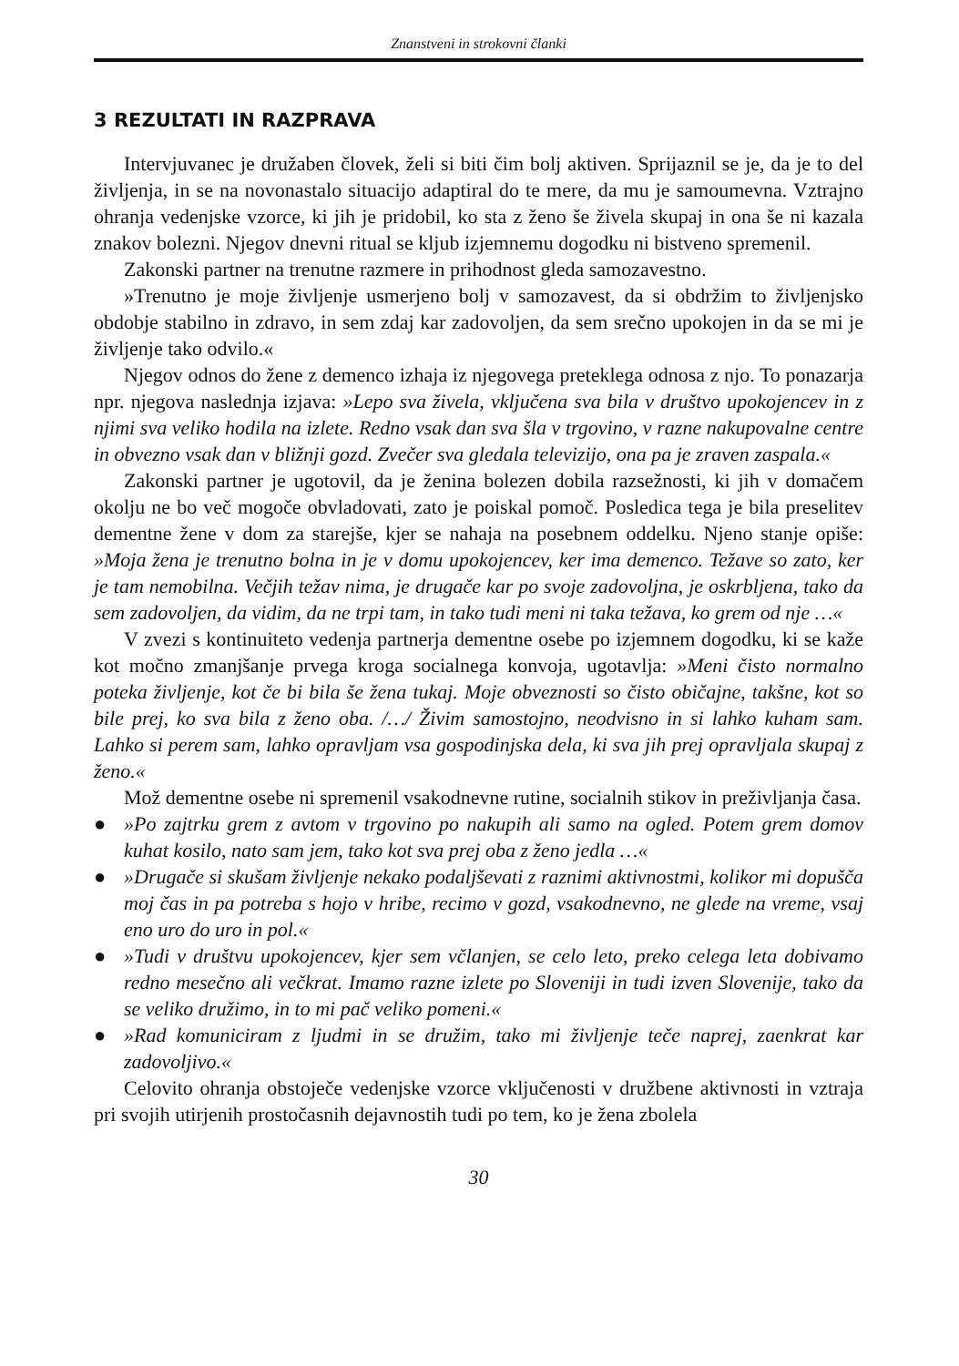Znanstveni in strokovni članki
3 REZULTATI IN RAZPRAVA
Intervjuvanec je družaben človek, želi si biti čim bolj aktiven. Sprijaznil se je, da je to del življenja, in se na novonastalo situacijo adaptiral do te mere, da mu je samoumevna. Vztrajno ohranja vedenjske vzorce, ki jih je pridobil, ko sta z ženo še živela skupaj in ona še ni kazala znakov bolezni. Njegov dnevni ritual se kljub izjemnemu dogodku ni bistveno spremenil.
Zakonski partner na trenutne razmere in prihodnost gleda samozavestno.
»Trenutno je moje življenje usmerjeno bolj v samozavest, da si obdržim to življenjsko obdobje stabilno in zdravo, in sem zdaj kar zadovoljen, da sem srečno upokojen in da se mi je življenje tako odvilo.«
Njegov odnos do žene z demenco izhaja iz njegovega preteklega odnosa z njo. To ponazarja npr. njegova naslednja izjava: »Lepo sva živela, vključena sva bila v društvo upokojencev in z njimi sva veliko hodila na izlete. Redno vsak dan sva šla v trgovino, v razne nakupovalne centre in obvezno vsak dan v bližnji gozd. Zvečer sva gledala televizijo, ona pa je zraven zaspala.«
Zakonski partner je ugotovil, da je ženina bolezen dobila razsežnosti, ki jih v domačem okolju ne bo več mogoče obvladovati, zato je poiskal pomoč. Posledica tega je bila preselitev dementne žene v dom za starejše, kjer se nahaja na posebnem oddelku. Njeno stanje opiše: »Moja žena je trenutno bolna in je v domu upokojencev, ker ima demenco. Težave so zato, ker je tam nemobilna. Večjih težav nima, je drugače kar po svoje zadovoljna, je oskrbljena, tako da sem zadovoljen, da vidim, da ne trpi tam, in tako tudi meni ni taka težava, ko grem od nje …«
V zvezi s kontinuiteto vedenja partnerja dementne osebe po izjemnem dogodku, ki se kaže kot močno zmanjšanje prvega kroga socialnega konvoja, ugotavlja: »Meni čisto normalno poteka življenje, kot če bi bila še žena tukaj. Moje obveznosti so čisto običajne, takšne, kot so bile prej, ko sva bila z ženo oba. /…/ Živim samostojno, neodvisno in si lahko kuham sam. Lahko si perem sam, lahko opravljam vsa gospodinjska dela, ki sva jih prej opravljala skupaj z ženo.«
Mož dementne osebe ni spremenil vsakodnevne rutine, socialnih stikov in preživljanja časa.
● »Po zajtrku grem z avtom v trgovino po nakupih ali samo na ogled. Potem grem domov kuhat kosilo, nato sam jem, tako kot sva prej oba z ženo jedla …«
● »Drugače si skušam življenje nekako podaljševati z raznimi aktivnostmi, kolikor mi dopušča moj čas in pa potreba s hojo v hribe, recimo v gozd, vsakodnevno, ne glede na vreme, vsaj eno uro do uro in pol.«
● »Tudi v društvu upokojencev, kjer sem včlanjen, se celo leto, preko celega leta dobivamo redno mesečno ali večkrat. Imamo razne izlete po Sloveniji in tudi izven Slovenije, tako da se veliko družimo, in to mi pač veliko pomeni.«
● »Rad komuniciram z ljudmi in se družim, tako mi življenje teče naprej, zaenkrat kar zadovoljivo.«
Celovito ohranja obstoječe vedenjske vzorce vključenosti v družbene aktivnosti in vztraja pri svojih utirjenih prostočasnih dejavnostih tudi po tem, ko je žena zbolela
30